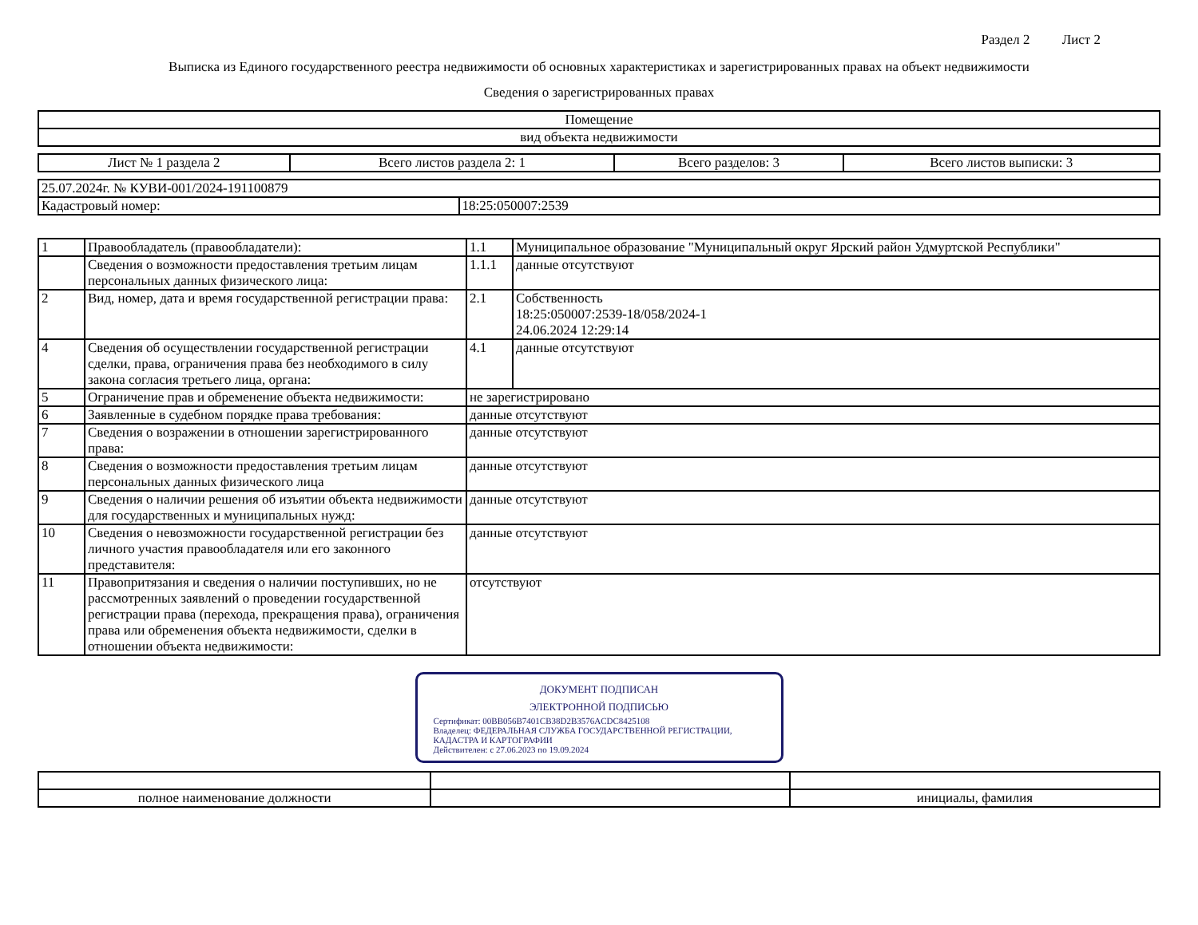Раздел 2 Лист 2
Выписка из Единого государственного реестра недвижимости об основных характеристиках и зарегистрированных правах на объект недвижимости
Сведения о зарегистрированных правах
| Помещение |
| вид объекта недвижимости |
| Лист № 1 раздела 2 | Всего листов раздела 2: 1 | Всего разделов: 3 | Всего листов выписки: 3 |
| 25.07.2024г. № КУВИ-001/2024-191100879 | |
| Кадастровый номер: | 18:25:050007:2539 |
| 1 | Правообладатель (правообладатели): | 1.1 | Муниципальное образование "Муниципальный округ Ярский район Удмуртской Республики" |
| | Сведения о возможности предоставления третьим лицам персональных данных физического лица: | 1.1.1 | данные отсутствуют |
| 2 | Вид, номер, дата и время государственной регистрации права: | 2.1 | Собственность 18:25:050007:2539-18/058/2024-1 24.06.2024 12:29:14 |
| 4 | Сведения об осуществлении государственной регистрации сделки, права, ограничения права без необходимого в силу закона согласия третьего лица, органа: | 4.1 | данные отсутствуют |
| 5 | Ограничение прав и обременение объекта недвижимости: | не зарегистрировано | |
| 6 | Заявленные в судебном порядке права требования: | данные отсутствуют | |
| 7 | Сведения о возражении в отношении зарегистрированного права: | данные отсутствуют | |
| 8 | Сведения о возможности предоставления третьим лицам персональных данных физического лица | данные отсутствуют | |
| 9 | Сведения о наличии решения об изъятии объекта недвижимости для государственных и муниципальных нужд: | данные отсутствуют | |
| 10 | Сведения о невозможности государственной регистрации без личного участия правообладателя или его законного представителя: | данные отсутствуют | |
| 11 | Правопритязания и сведения о наличии поступивших, но не рассмотренных заявлений о проведении государственной регистрации права (перехода, прекращения права), ограничения права или обременения объекта недвижимости, сделки в отношении объекта недвижимости: | отсутствуют | |
ДОКУМЕНТ ПОДПИСАН
ЭЛЕКТРОННОЙ ПОДПИСЬЮ
Сертификат: 00BB056B7401CB38D2B3576ACDC8425108
Владелец: ФЕДЕРАЛЬНАЯ СЛУЖБА ГОСУДАРСТВЕННОЙ РЕГИСТРАЦИИ, КАДАСТРА И КАРТОГРАФИИ
Действителен: с 27.06.2023 по 19.09.2024
| полное наименование должности | | инициалы, фамилия |